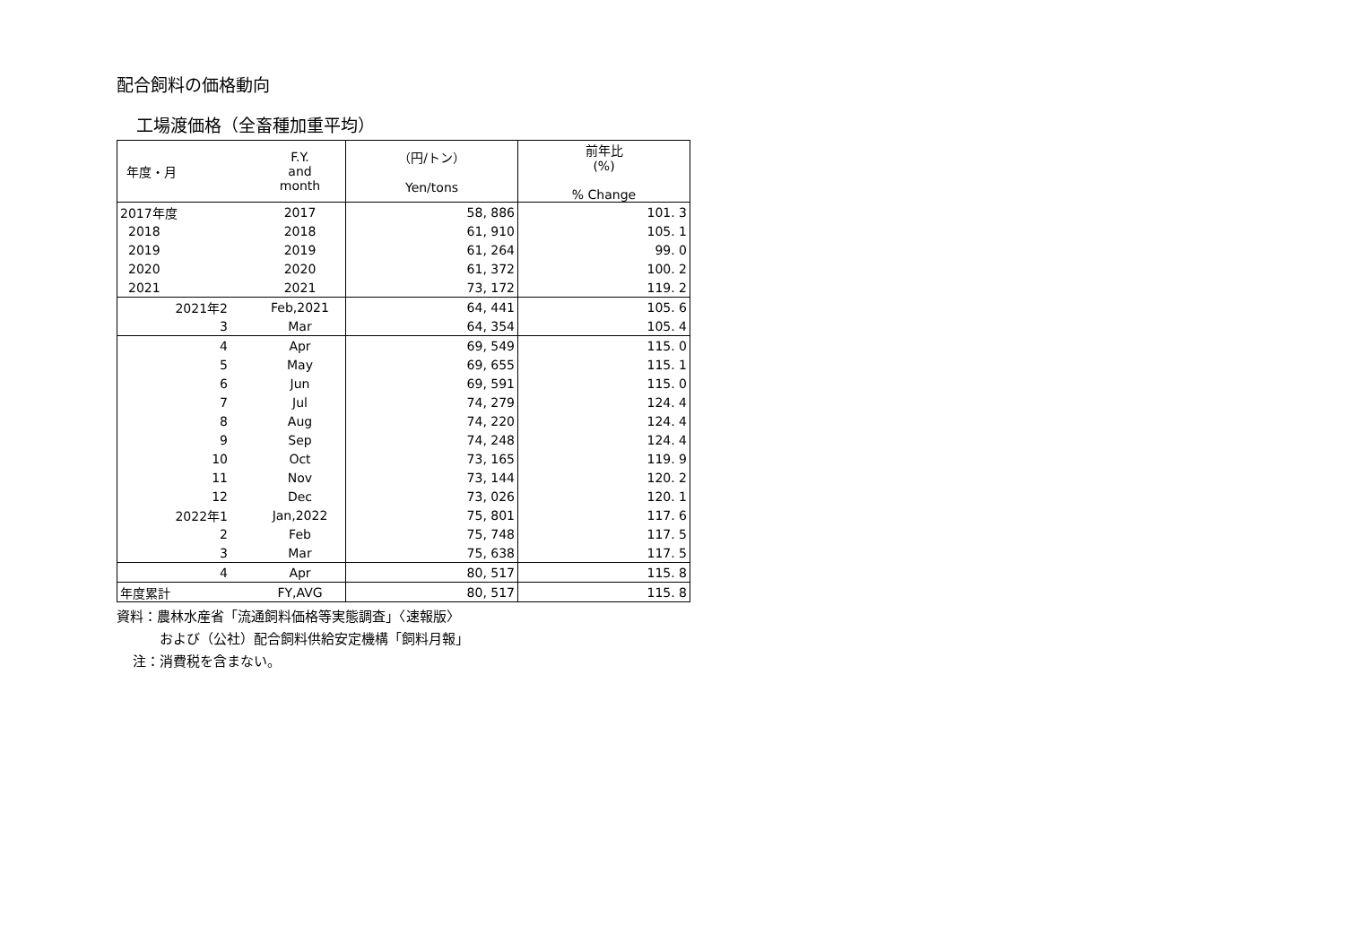配合飼料の価格動向
工場渡価格（全畜種加重平均）
| 年度・月 | F.Y. and month | （円/トン） Yen/tons | 前年比 (%) % Change |
| --- | --- | --- | --- |
| 2017年度 | 2017 | 58, 886 | 101. 3 |
| 2018 | 2018 | 61, 910 | 105. 1 |
| 2019 | 2019 | 61, 264 | 99. 0 |
| 2020 | 2020 | 61, 372 | 100. 2 |
| 2021 | 2021 | 73, 172 | 119. 2 |
| 2021年2 | Feb,2021 | 64, 441 | 105. 6 |
| 3 | Mar | 64, 354 | 105. 4 |
| 4 | Apr | 69, 549 | 115. 0 |
| 5 | May | 69, 655 | 115. 1 |
| 6 | Jun | 69, 591 | 115. 0 |
| 7 | Jul | 74, 279 | 124. 4 |
| 8 | Aug | 74, 220 | 124. 4 |
| 9 | Sep | 74, 248 | 124. 4 |
| 10 | Oct | 73, 165 | 119. 9 |
| 11 | Nov | 73, 144 | 120. 2 |
| 12 | Dec | 73, 026 | 120. 1 |
| 2022年1 | Jan,2022 | 75, 801 | 117. 6 |
| 2 | Feb | 75, 748 | 117. 5 |
| 3 | Mar | 75, 638 | 117. 5 |
| 4 | Apr | 80, 517 | 115. 8 |
| 年度累計 | FY,AVG | 80, 517 | 115. 8 |
資料：農林水産省「流通飼料価格等実態調査」〈速報版〉
および（公社）配合飼料供給安定機構「飼料月報」
注：消費税を含まない。